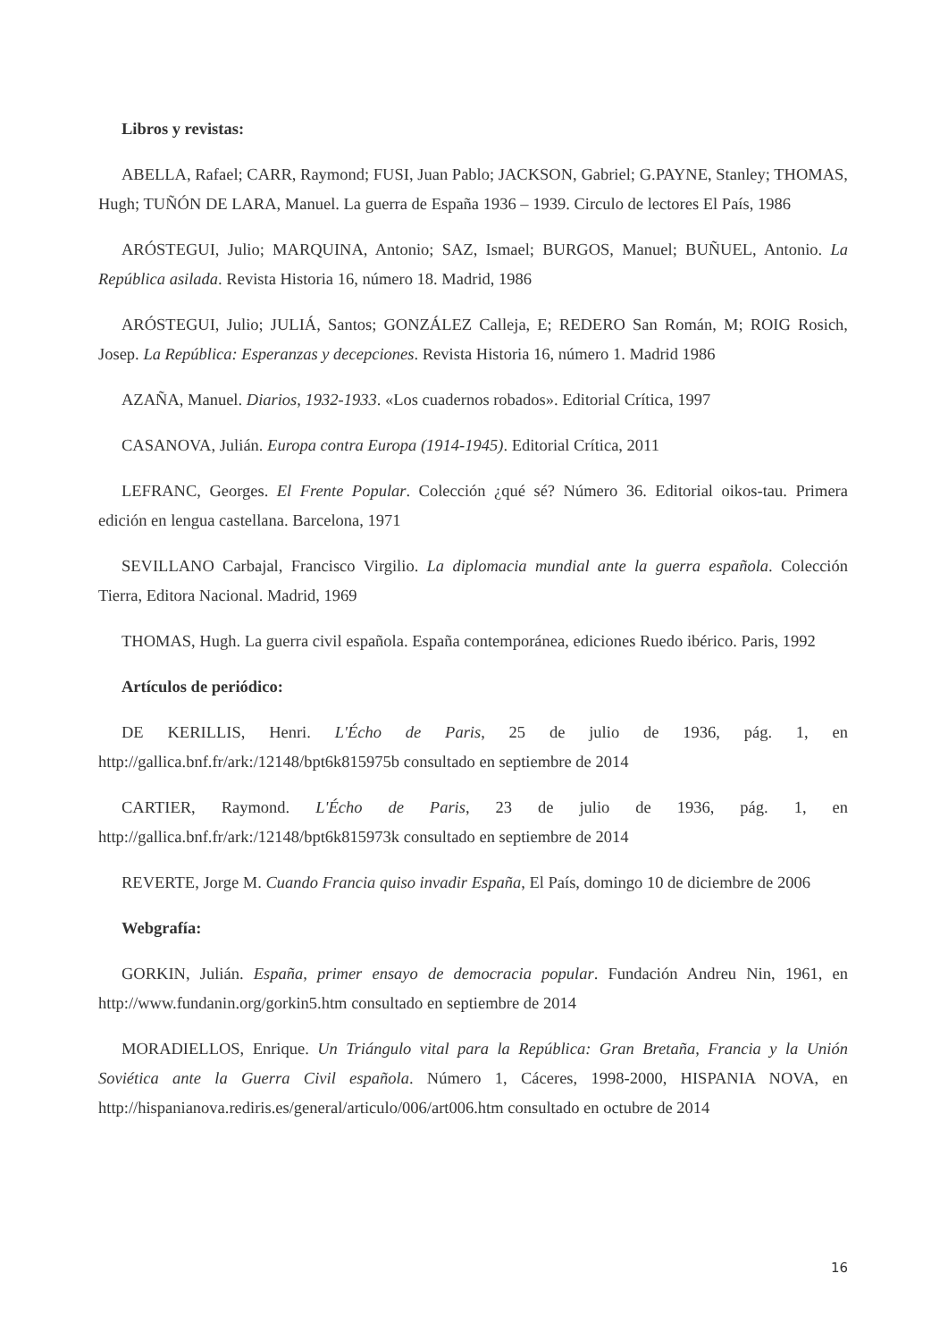Libros y revistas:
ABELLA, Rafael; CARR, Raymond; FUSI, Juan Pablo; JACKSON, Gabriel; G.PAYNE, Stanley; THOMAS, Hugh; TUÑÓN DE LARA, Manuel. La guerra de España 1936 – 1939. Circulo de lectores El País, 1986
ARÓSTEGUI, Julio; MARQUINA, Antonio; SAZ, Ismael; BURGOS, Manuel; BUÑUEL, Antonio. La República asilada. Revista Historia 16, número 18. Madrid, 1986
ARÓSTEGUI, Julio; JULIÁ, Santos; GONZÁLEZ Calleja, E; REDERO San Román, M; ROIG Rosich, Josep. La República: Esperanzas y decepciones. Revista Historia 16, número 1. Madrid 1986
AZAÑA, Manuel. Diarios, 1932-1933. «Los cuadernos robados». Editorial Crítica, 1997
CASANOVA, Julián. Europa contra Europa (1914-1945). Editorial Crítica, 2011
LEFRANC, Georges. El Frente Popular. Colección ¿qué sé? Número 36. Editorial oikos-tau. Primera edición en lengua castellana. Barcelona, 1971
SEVILLANO Carbajal, Francisco Virgilio. La diplomacia mundial ante la guerra española. Colección Tierra, Editora Nacional. Madrid, 1969
THOMAS, Hugh. La guerra civil española. España contemporánea, ediciones Ruedo ibérico. Paris, 1992
Artículos de periódico:
DE KERILLIS, Henri. L'Écho de Paris, 25 de julio de 1936, pág. 1, en http://gallica.bnf.fr/ark:/12148/bpt6k815975b consultado en septiembre de 2014
CARTIER, Raymond. L'Écho de Paris, 23 de julio de 1936, pág. 1, en http://gallica.bnf.fr/ark:/12148/bpt6k815973k consultado en septiembre de 2014
REVERTE, Jorge M. Cuando Francia quiso invadir España, El País, domingo 10 de diciembre de 2006
Webgrafía:
GORKIN, Julián. España, primer ensayo de democracia popular. Fundación Andreu Nin, 1961, en http://www.fundanin.org/gorkin5.htm consultado en septiembre de 2014
MORADIELLOS, Enrique. Un Triángulo vital para la República: Gran Bretaña, Francia y la Unión Soviética ante la Guerra Civil española. Número 1, Cáceres, 1998-2000, HISPANIA NOVA, en http://hispanianova.rediris.es/general/articulo/006/art006.htm consultado en octubre de 2014
16